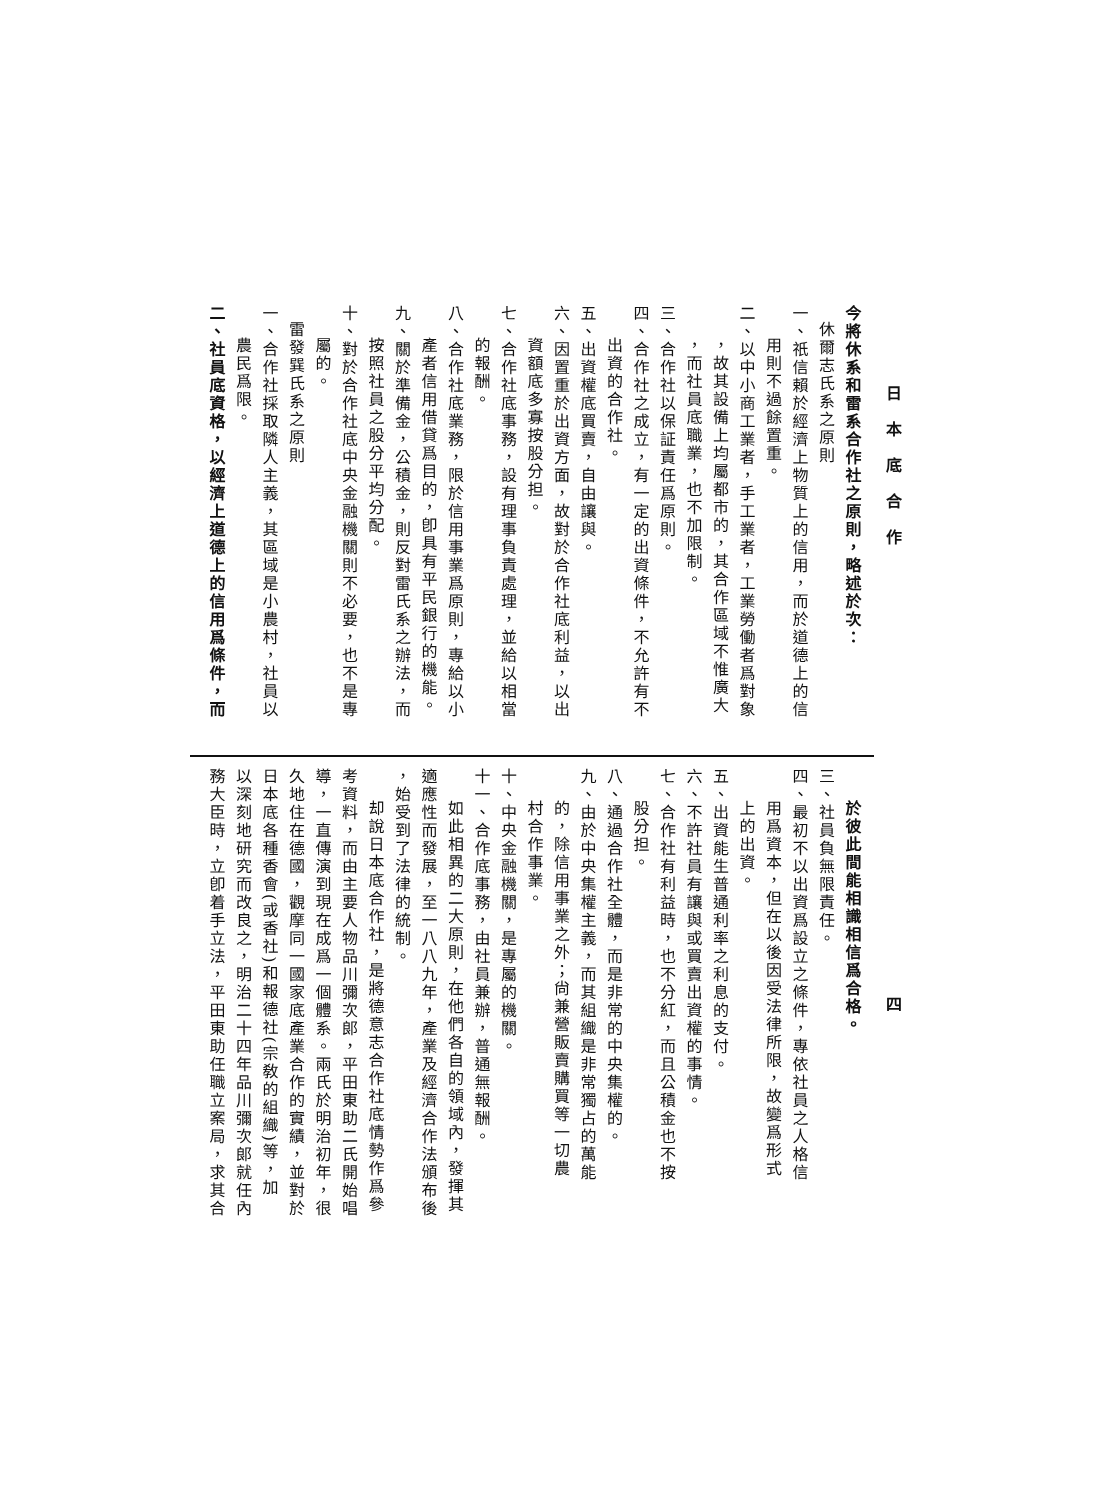日本底合作
今將休系和雷系合作社之原則，略述於次：
休爾志氏系之原則
一、祇信賴於經濟上物質上的信用，而於道德上的信
用則不過餘置重。
二、以中小商工業者，手工業者，工業勞働者爲對象
，故其設備上均屬都市的，其合作區域不惟廣大
，而社員底職業，也不加限制。
三、合作社以保証責任爲原則。
四、合作社之成立，有一定的出資條件，不允許有不
出資的合作社。
五、出資權底買賣，自由讓與。
六、因置重於出資方面，故對於合作社底利益，以出
資額底多寡按股分担。
七、合作社底事務，設有理事負責處理，並給以相當
的報酬。
八、合作社底業務，限於信用事業爲原則，專給以小
產者信用借貸爲目的，卽具有平民銀行的機能。
九、關於準備金，公積金，則反對雷氏系之辦法，而
按照社員之股分平均分配。
十、對於合作社底中央金融機關則不必要，也不是專
屬的。
雷發巽氏系之原則
一、合作社採取隣人主義，其區域是小農村，社員以
農民爲限。
二、社員底資格，以經濟上道德上的信用爲條件，而
四
於彼此間能相識相信爲合格。
三、社員負無限責任。
四、最初不以出資爲設立之條件，專依社員之人格信
用爲資本，但在以後因受法律所限，故變爲形式
上的出資。
五、出資能生普通利率之利息的支付。
六、不許社員有讓與或買賣出資權的事情。
七、合作社有利益時，也不分紅，而且公積金也不按
股分担。
八、通過合作社全體，而是非常的中央集權的。
九、由於中央集權主義，而其組織是非常獨占的萬能
的，除信用事業之外；尙兼營販賣購買等一切農
村合作事業。
十、中央金融機關，是專屬的機關。
十一、合作底事務，由社員兼辦，普通無報酬。
如此相異的二大原則，在他們各自的領域內，發揮其
適應性而發展，至一八八九年，產業及經濟合作法頒布後
，始受到了法律的統制。
却說日本底合作社，是將德意志合作社底情勢作爲參
考資料，而由主要人物品川彌次郞，平田東助二氏開始唱
導，一直傳演到現在成爲一個體系。兩氏於明治初年，很
久地住在德國，觀摩同一國家底產業合作的實績，並對於
日本底各種香會(或香社)和報德社(宗敎的組織)等，加
以深刻地研究而改良之，明治二十四年品川彌次郞就任內
務大臣時，立卽着手立法，平田東助任職立案局，求其合